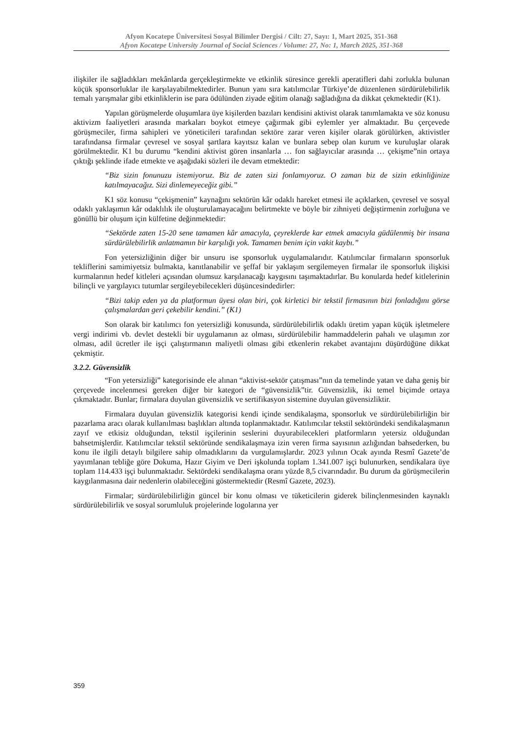Afyon Kocatepe Üniversitesi Sosyal Bilimler Dergisi / Cilt: 27, Sayı: 1, Mart 2025, 351-368
Afyon Kocatepe University Journal of Social Sciences / Volume: 27, No: 1, March 2025, 351-368
ilişkiler ile sağladıkları mekânlarda gerçekleştirmekte ve etkinlik süresince gerekli aperatifleri dahi zorlukla bulunan küçük sponsorluklar ile karşılayabilmektedirler. Bunun yanı sıra katılımcılar Türkiye’de düzenlenen sürdürülebilirlik temalı yarışmalar gibi etkinliklerin ise para ödülünden ziyade eğitim olanağı sağladığına da dikkat çekmektedir (K1).
Yapılan görüşmelerde oluşumlara üye kişilerden bazıları kendisini aktivist olarak tanımlamakta ve söz konusu aktivizm faaliyetleri arasında markaları boykot etmeye çağırmak gibi eylemler yer almaktadır. Bu çerçevede görüşmeciler, firma sahipleri ve yöneticileri tarafından sektöre zarar veren kişiler olarak görülürken, aktivistler tarafındansa firmalar çevresel ve sosyal şartlara kayıtsız kalan ve bunlara sebep olan kurum ve kuruluşlar olarak görülmektedir. K1 bu durumu “kendini aktivist gören insanlarla … fon sağlayıcılar arasında … çekişme”nin ortaya çıktığı şeklinde ifade etmekte ve aşağıdaki sözleri ile devam etmektedir:
“Biz sizin fonunuzu istemiyoruz. Biz de zaten sizi fonlamıyoruz. O zaman biz de sizin etkinliğinize katılmayacağız. Sizi dinlemeyeceğiz gibi.”
K1 söz konusu “çekişmenin” kaynağını sektörün kâr odaklı hareket etmesi ile açıklarken, çevresel ve sosyal odaklı yaklaşımın kâr odaklılık ile oluşturulamayacağını belirtmekte ve böyle bir zihniyeti değiştirmenin zorluğuna ve gönüllü bir oluşum için külfetine değinmektedir:
“Sektörde zaten 15-20 sene tamamen kâr amacıyla, çeyreklerde kar etmek amacıyla güdülenmiş bir insana sürdürülebilirlik anlatmamın bir karşılığı yok. Tamamen benim için vakit kaybı.”
Fon yetersizliğinin diğer bir unsuru ise sponsorluk uygulamalarıdır. Katılımcılar firmaların sponsorluk tekliflerini samimiyetsiz bulmakta, kanıtlanabilir ve şeffaf bir yaklaşım sergilemeyen firmalar ile sponsorluk ilişkisi kurmalarının hedef kitleleri açısından olumsuz karşılanacağı kaygısını taşımaktadırlar. Bu konularda hedef kitlelerinin bilinçli ve yargılayıcı tutumlar sergileyebilecekleri düşüncesindedirler:
“Bizi takip eden ya da platformun üyesi olan biri, çok kirletici bir tekstil firmasının bizi fonladığını görse çalışmalardan geri çekebilir kendini.” (K1)
Son olarak bir katılımcı fon yetersizliği konusunda, sürdürülebilirlik odaklı üretim yapan küçük işletmelere vergi indirimi vb. devlet destekli bir uygulamanın az olması, sürdürülebilir hammaddelerin pahalı ve ulaşımın zor olması, adil ücretler ile işçi çalıştırmanın maliyetli olması gibi etkenlerin rekabet avantajını düşürdüğüne dikkat çekmiştir.
3.2.2. Güvensizlik
“Fon yetersizliği” kategorisinde ele alınan “aktivist-sektör çatışması”nın da temelinde yatan ve daha geniş bir çerçevede incelenmesi gereken diğer bir kategori de “güvensizlik”tir. Güvensizlik, iki temel biçimde ortaya çıkmaktadır. Bunlar; firmalara duyulan güvensizlik ve sertifikasyon sistemine duyulan güvensizliktir.
Firmalara duyulan güvensizlik kategorisi kendi içinde sendikalaşma, sponsorluk ve sürdürülebilirliğin bir pazarlama aracı olarak kullanılması başlıkları altında toplanmaktadır. Katılımcılar tekstil sektöründeki sendikalaşmanın zayıf ve etkisiz olduğundan, tekstil işçilerinin seslerini duyurabilecekleri platformların yetersiz olduğundan bahsetmişlerdir. Katılımcılar tekstil sektöründe sendikalaşmaya izin veren firma sayısının azlığından bahsederken, bu konu ile ilgili detaylı bilgilere sahip olmadıklarını da vurgulamışlardır. 2023 yılının Ocak ayında Resmî Gazete’de yayımlanan tebliğe göre Dokuma, Hazır Giyim ve Deri işkolunda toplam 1.341.007 işçi bulunurken, sendikalara üye toplam 114.433 işçi bulunmaktadır. Sektördeki sendikalaşma oranı yüzde 8,5 civarındadır. Bu durum da görüşmecilerin kaygılanmasına dair nedenlerin olabileceğini göstermektedir (Resmî Gazete, 2023).
Firmalar; sürdürülebilirliğin güncel bir konu olması ve tüketicilerin giderek bilinçlenmesinden kaynaklı sürdürülebilirlik ve sosyal sorumluluk projelerinde logolarına yer
359